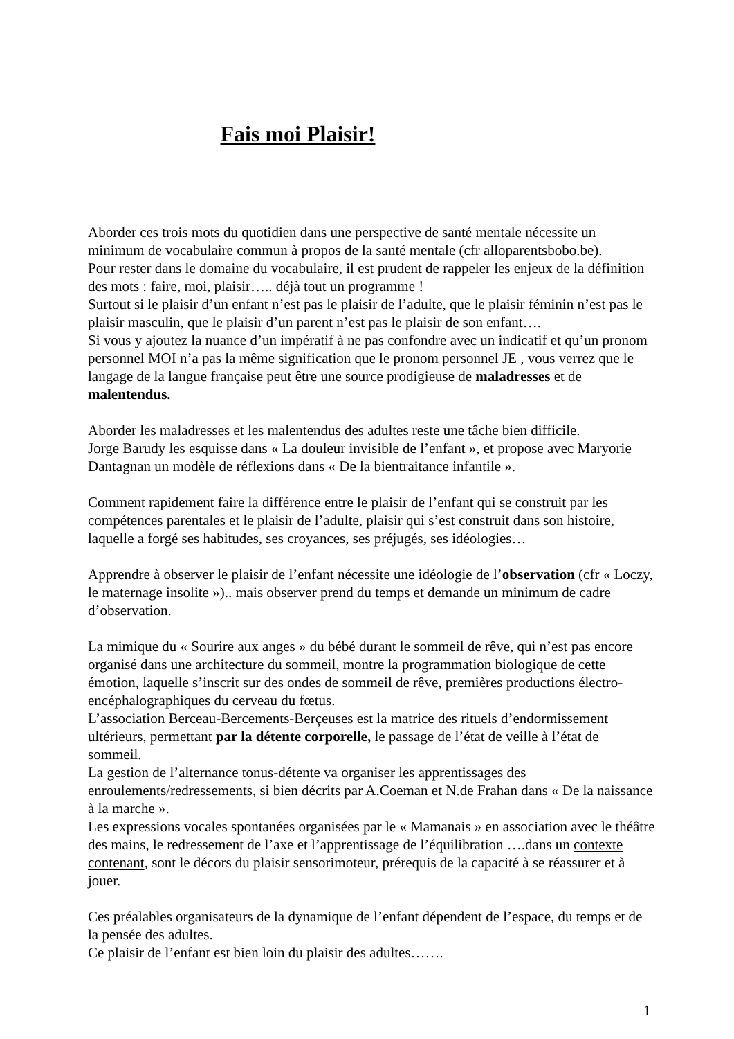Fais moi Plaisir!
Aborder ces trois mots du quotidien dans une perspective de santé mentale nécessite un minimum de vocabulaire commun à propos de la santé mentale (cfr alloparentsbobo.be).
Pour rester dans le domaine du vocabulaire, il est prudent de rappeler les enjeux de la définition des mots : faire, moi, plaisir….. déjà tout un programme !
Surtout si le plaisir d’un enfant n’est pas le plaisir de l’adulte, que le plaisir féminin n’est pas le plaisir masculin, que le plaisir d’un parent n’est pas le plaisir de son enfant….
Si vous y ajoutez la nuance d’un impératif à ne pas confondre avec un indicatif et qu’un pronom personnel MOI n’a pas la même signification que le pronom personnel JE , vous verrez que le langage de la langue française peut être une source prodigieuse de maladresses et de malentendus.
Aborder les maladresses et les malentendus des adultes reste une tâche bien difficile.
Jorge Barudy les esquisse dans « La douleur invisible de l’enfant », et propose avec Maryorie Dantagnan un modèle de réflexions dans « De la bientraitance infantile ».
Comment rapidement faire la différence entre le plaisir de l’enfant qui se construit par les compétences parentales et le plaisir de l’adulte, plaisir qui s’est construit dans son histoire, laquelle a forgé ses habitudes, ses croyances, ses préjugés, ses idéologies…
Apprendre à observer le plaisir de l’enfant nécessite une idéologie de l’observation (cfr « Loczy, le maternage insolite »).. mais observer prend du temps et demande un minimum de cadre d’observation.
La mimique du « Sourire aux anges » du bébé durant le sommeil de rêve, qui n’est pas encore organisé dans une architecture du sommeil, montre la programmation biologique de cette émotion, laquelle s’inscrit sur des ondes de sommeil de rêve, premières productions électro-encéphalographiques du cerveau du fœtus.
L’association Berceau-Bercements-Berçeuses est la matrice des rituels d’endormissement ultérieurs, permettant par la détente corporelle, le passage de l’état de veille à l’état de sommeil.
La gestion de l’alternance tonus-détente va organiser les apprentissages des enroulements/redressements, si bien décrits par A.Coeman et N.de Frahan dans « De la naissance à la marche ».
Les expressions vocales spontanées organisées par le « Mamanais » en association avec le théâtre des mains, le redressement de l’axe et l’apprentissage de l’équilibration ….dans un contexte contenant, sont le décors du plaisir sensorimoteur, prérequis de la capacité à se réassurer et à jouer.
Ces préalables organisateurs de la dynamique de l’enfant dépendent de l’espace, du temps et de la pensée des adultes.
Ce plaisir de l’enfant est bien loin du plaisir des adultes…….
1